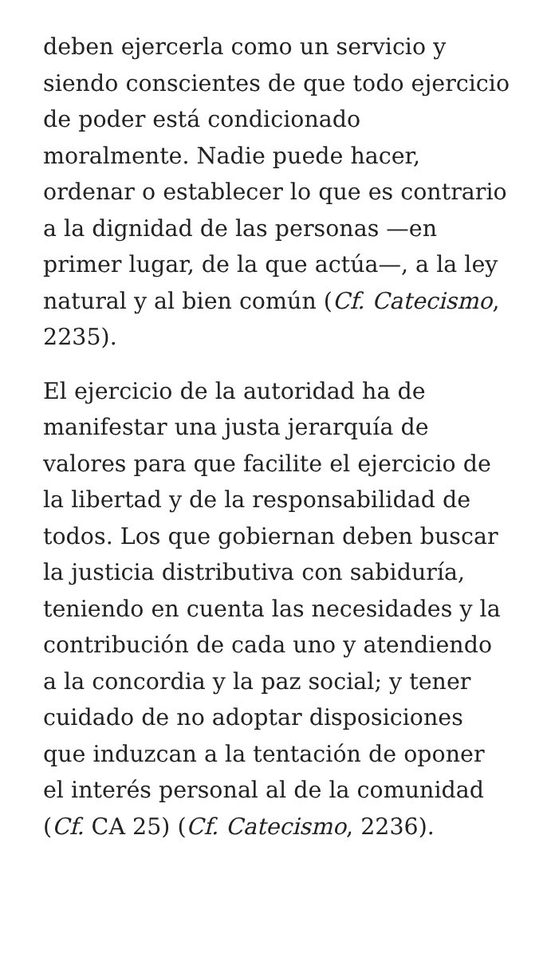deben ejercerla como un servicio y siendo conscientes de que todo ejercicio de poder está condicionado moralmente. Nadie puede hacer, ordenar o establecer lo que es contrario a la dignidad de las personas —en primer lugar, de la que actúa—, a la ley natural y al bien común (Cf. Catecismo, 2235).
El ejercicio de la autoridad ha de manifestar una justa jerarquía de valores para que facilite el ejercicio de la libertad y de la responsabilidad de todos. Los que gobiernan deben buscar la justicia distributiva con sabiduría, teniendo en cuenta las necesidades y la contribución de cada uno y atendiendo a la concordia y la paz social; y tener cuidado de no adoptar disposiciones que induzcan a la tentación de oponer el interés personal al de la comunidad (Cf. CA 25) (Cf. Catecismo, 2236).